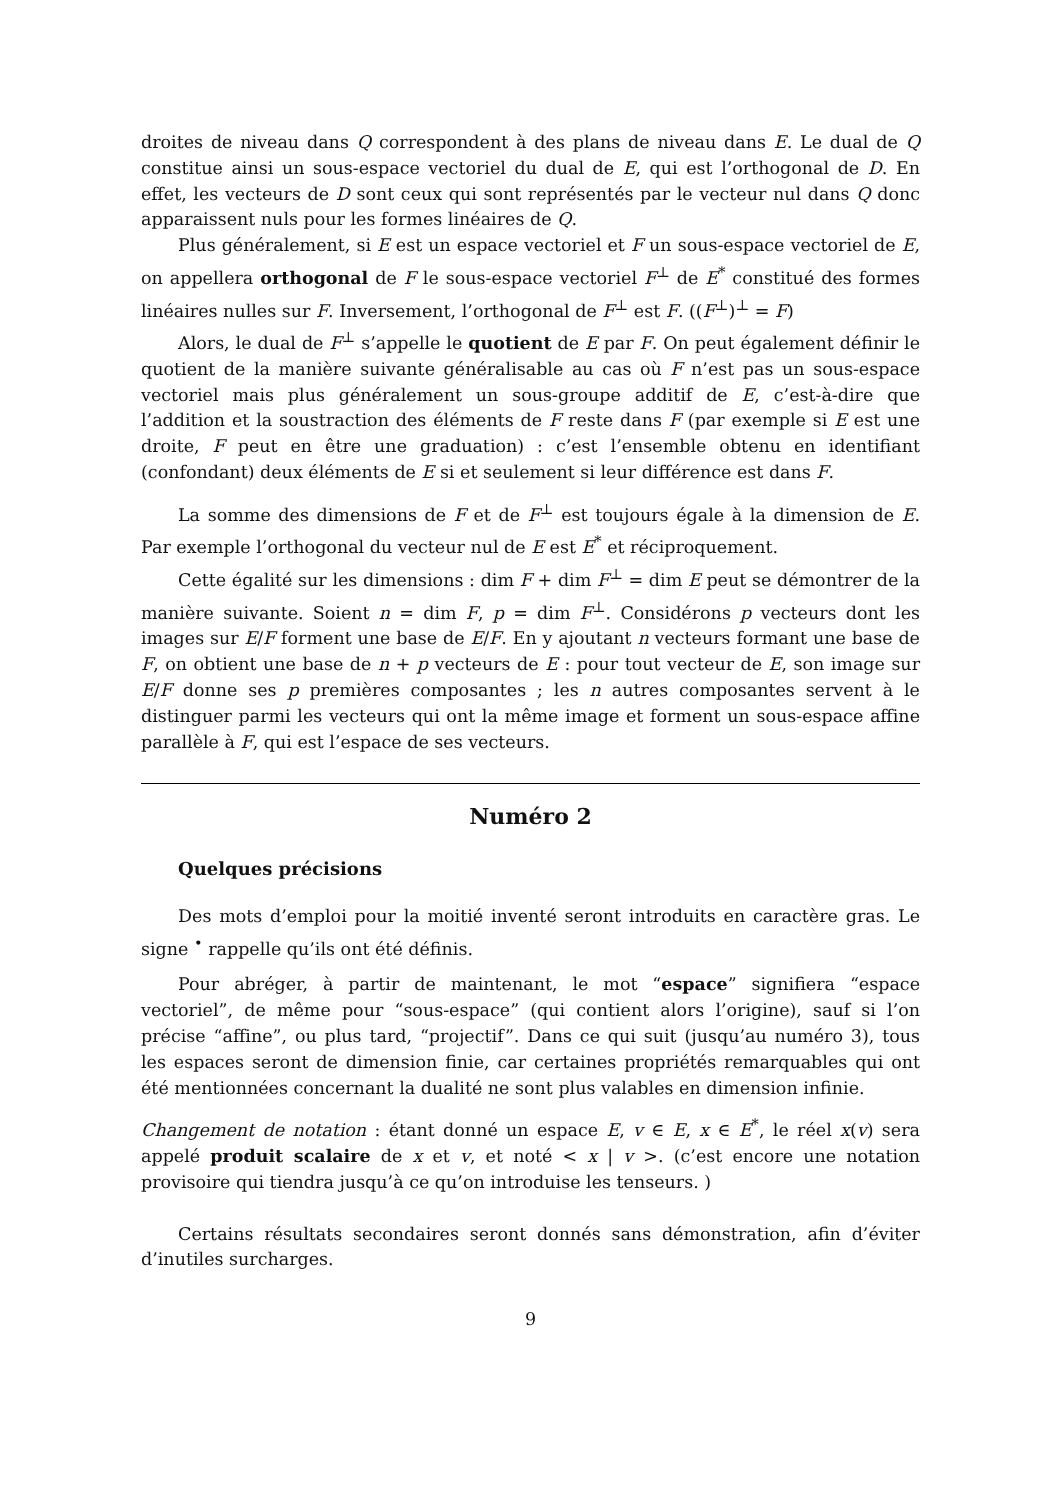droites de niveau dans Q correspondent à des plans de niveau dans E. Le dual de Q constitue ainsi un sous-espace vectoriel du dual de E, qui est l’orthogonal de D. En effet, les vecteurs de D sont ceux qui sont représentés par le vecteur nul dans Q donc apparaissent nuls pour les formes linéaires de Q.
Plus généralement, si E est un espace vectoriel et F un sous-espace vectoriel de E, on appellera orthogonal de F le sous-espace vectoriel F<sup>⊥</sup> de E<sup>*</sup> constitué des formes linéaires nulles sur F. Inversement, l’orthogonal de F<sup>⊥</sup> est F. ((F<sup>⊥</sup>)<sup>⊥</sup> = F)
Alors, le dual de F<sup>⊥</sup> s’appelle le quotient de E par F. On peut également définir le quotient de la manière suivante généralisable au cas où F n’est pas un sous-espace vectoriel mais plus généralement un sous-groupe additif de E, c’est-à-dire que l’addition et la soustraction des éléments de F reste dans F (par exemple si E est une droite, F peut en être une graduation) : c’est l’ensemble obtenu en identifiant (confondant) deux éléments de E si et seulement si leur différence est dans F.
La somme des dimensions de F et de F<sup>⊥</sup> est toujours égale à la dimension de E. Par exemple l’orthogonal du vecteur nul de E est E<sup>*</sup> et réciproquement.
Cette égalité sur les dimensions : dim F + dim F<sup>⊥</sup> = dim E peut se démontrer de la manière suivante. Soient n = dim F, p = dim F<sup>⊥</sup>. Considérons p vecteurs dont les images sur E/F forment une base de E/F. En y ajoutant n vecteurs formant une base de F, on obtient une base de n + p vecteurs de E : pour tout vecteur de E, son image sur E/F donne ses p premières composantes ; les n autres composantes servent à le distinguer parmi les vecteurs qui ont la même image et forment un sous-espace affine parallèle à F, qui est l’espace de ses vecteurs.
Numéro 2
Quelques précisions
Des mots d’emploi pour la moitié inventé seront introduits en caractère gras. Le signe <sup>•</sup> rappelle qu’ils ont été définis.
Pour abréger, à partir de maintenant, le mot “espace” signifiera “espace vectoriel”, de même pour “sous-espace” (qui contient alors l’origine), sauf si l’on précise “affine”, ou plus tard, “projectif”. Dans ce qui suit (jusqu’au numéro 3), tous les espaces seront de dimension finie, car certaines propriétés remarquables qui ont été mentionnées concernant la dualité ne sont plus valables en dimension infinie.
Changement de notation : étant donné un espace E, v ∈ E, x ∈ E<sup>*</sup>, le réel x(v) sera appelé produit scalaire de x et v, et noté < x | v >. (c’est encore une notation provisoire qui tiendra jusqu’à ce qu’on introduise les tenseurs. )
Certains résultats secondaires seront donnés sans démonstration, afin d’éviter d’inutiles surcharges.
9